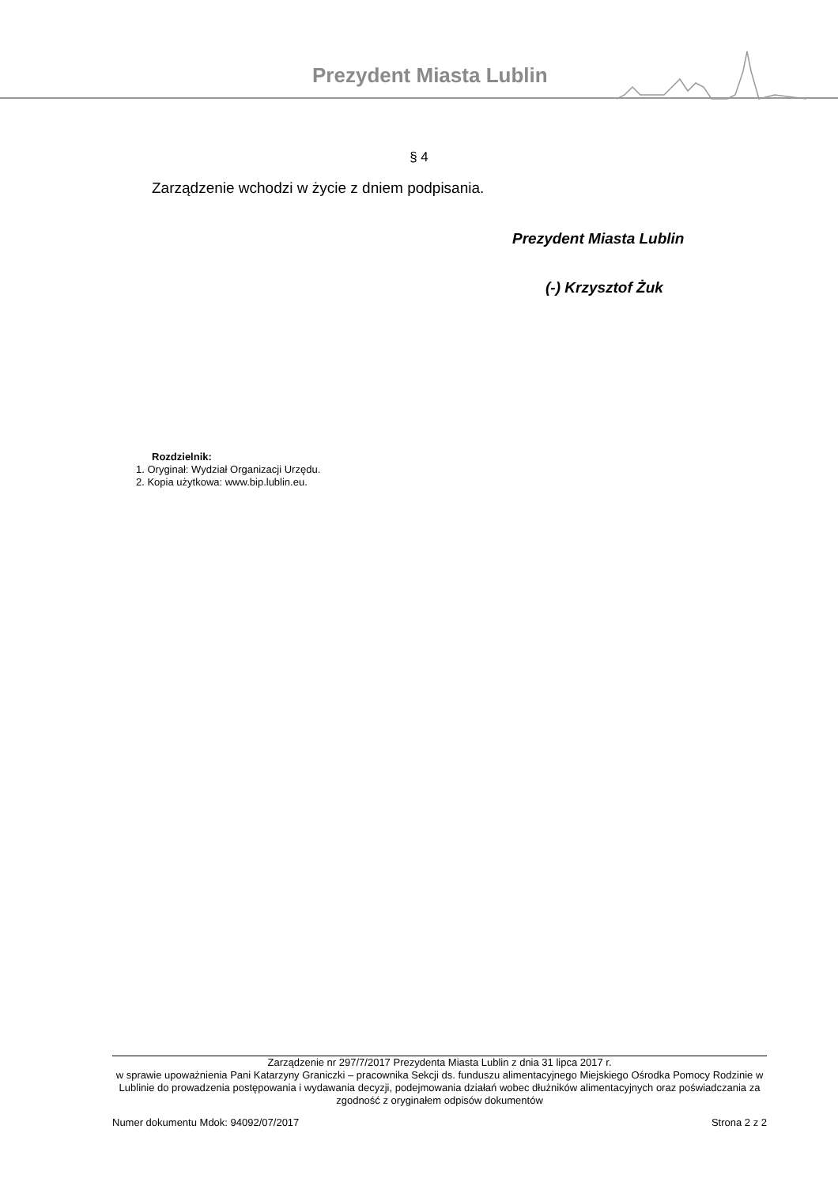Prezydent Miasta Lublin
§ 4
Zarządzenie wchodzi w życie z dniem podpisania.
Prezydent Miasta Lublin
(-) Krzysztof Żuk
Rozdzielnik:
1. Oryginał: Wydział Organizacji Urzędu.
2. Kopia użytkowa: www.bip.lublin.eu.
Zarządzenie nr 297/7/2017 Prezydenta Miasta Lublin z dnia 31 lipca 2017 r.
w sprawie upoważnienia Pani Katarzyny Graniczki – pracownika Sekcji ds. funduszu alimentacyjnego Miejskiego Ośrodka Pomocy Rodzinie w Lublinie do prowadzenia postępowania i wydawania decyzji, podejmowania działań wobec dłużników alimentacyjnych oraz poświadczania za zgodność z oryginałem odpisów dokumentów
Numer dokumentu Mdok: 94092/07/2017 Strona 2 z 2